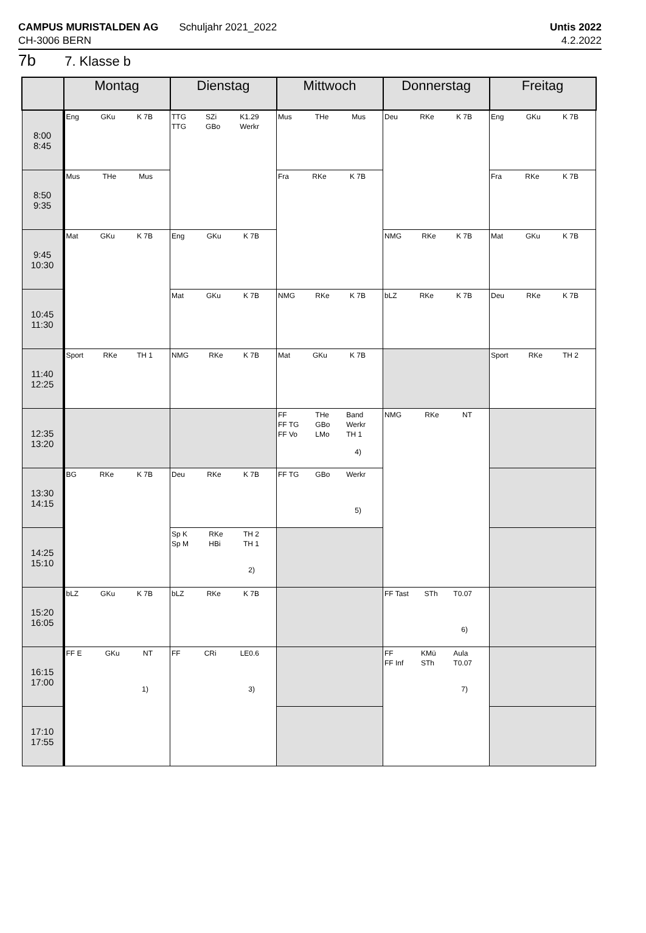CAMPUS MURISTALDEN AG
CH-3006 BERN
Schuljahr 2021_2022 Untis 2022
4.2.2022
7b 7. Klasse b
| | Montag | Dienstag | Mittwoch | Donnerstag | Freitag |
| --- | --- | --- | --- | --- | --- |
| 8:00 8:45 | Eng GKu K 7B | TTG TTG SZi GBo K1.29 Werkr | Mus THe Mus | Deu RKe K 7B | Eng GKu K 7B |
| 8:50 9:35 | Mus THe Mus | | Fra RKe K 7B | | Fra RKe K 7B |
| 9:45 10:30 | Mat GKu K 7B | Eng GKu K 7B | | NMG RKe K 7B | Mat GKu K 7B |
| 10:45 11:30 | | Mat GKu K 7B | NMG RKe K 7B | bLZ RKe K 7B | Deu RKe K 7B |
| 11:40 12:25 | Sport RKe TH 1 | NMG RKe K 7B | Mat GKu K 7B | | Sport RKe TH 2 |
| 12:35 13:20 | | | FF FF TG FF Vo THe GBo LMo Band Werkr TH 1 4) | NMG RKe NT | |
| 13:30 14:15 | BG RKe K 7B | Deu RKe K 7B | FF TG GBo Werkr 5) | | |
| 14:25 15:10 | | Sp K Sp M RKe HBi TH 2 TH 1 2) | | | |
| 15:20 16:05 | bLZ GKu K 7B | bLZ RKe K 7B | | FF Tast STh T0.07 6) | |
| 16:15 17:00 | FF E GKu NT 1) | FF CRi LE0.6 3) | | FF FF Inf KMü STh Aula T0.07 7) | |
| 17:10 17:55 | | | | | |